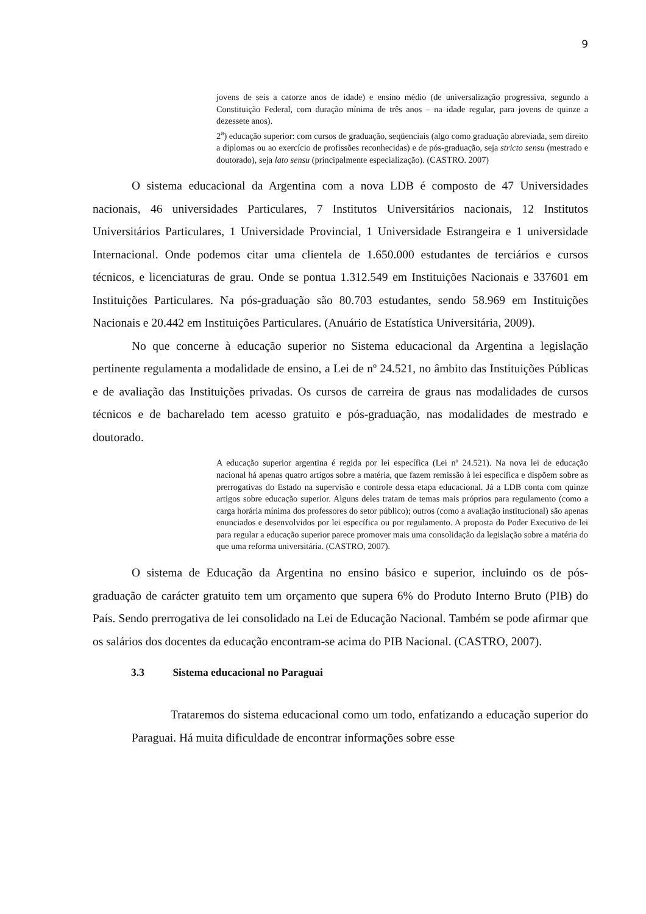9
jovens de seis a catorze anos de idade) e ensino médio (de universalização progressiva, segundo a Constituição Federal, com duração mínima de três anos – na idade regular, para jovens de quinze a dezessete anos).
2<sup>a</sup>) educação superior: com cursos de graduação, seqüenciais (algo como graduação abreviada, sem direito a diplomas ou ao exercício de profissões reconhecidas) e de pós-graduação, seja stricto sensu (mestrado e doutorado), seja lato sensu (principalmente especialização). (CASTRO. 2007)
O sistema educacional da Argentina com a nova LDB é composto de 47 Universidades nacionais, 46 universidades Particulares, 7 Institutos Universitários nacionais, 12 Institutos Universitários Particulares, 1 Universidade Provincial, 1 Universidade Estrangeira e 1 universidade Internacional. Onde podemos citar uma clientela de 1.650.000 estudantes de terciários e cursos técnicos, e licenciaturas de grau. Onde se pontua 1.312.549 em Instituições Nacionais e 337601 em Instituições Particulares. Na pós-graduação são 80.703 estudantes, sendo 58.969 em Instituições Nacionais e 20.442 em Instituições Particulares. (Anuário de Estatística Universitária, 2009).
No que concerne à educação superior no Sistema educacional da Argentina a legislação pertinente regulamenta a modalidade de ensino, a Lei de nº 24.521, no âmbito das Instituições Públicas e de avaliação das Instituições privadas. Os cursos de carreira de graus nas modalidades de cursos técnicos e de bacharelado tem acesso gratuito e pós-graduação, nas modalidades de mestrado e doutorado.
A educação superior argentina é regida por lei específica (Lei nº 24.521). Na nova lei de educação nacional há apenas quatro artigos sobre a matéria, que fazem remissão à lei específica e dispõem sobre as prerrogativas do Estado na supervisão e controle dessa etapa educacional. Já a LDB conta com quinze artigos sobre educação superior. Alguns deles tratam de temas mais próprios para regulamento (como a carga horária mínima dos professores do setor público); outros (como a avaliação institucional) são apenas enunciados e desenvolvidos por lei específica ou por regulamento. A proposta do Poder Executivo de lei para regular a educação superior parece promover mais uma consolidação da legislação sobre a matéria do que uma reforma universitária. (CASTRO, 2007).
O sistema de Educação da Argentina no ensino básico e superior, incluindo os de pós-graduação de carácter gratuito tem um orçamento que supera 6% do Produto Interno Bruto (PIB) do País. Sendo prerrogativa de lei consolidado na Lei de Educação Nacional. Também se pode afirmar que os salários dos docentes da educação encontram-se acima do PIB Nacional. (CASTRO, 2007).
3.3 Sistema educacional no Paraguai
Trataremos do sistema educacional como um todo, enfatizando a educação superior do Paraguai. Há muita dificuldade de encontrar informações sobre esse